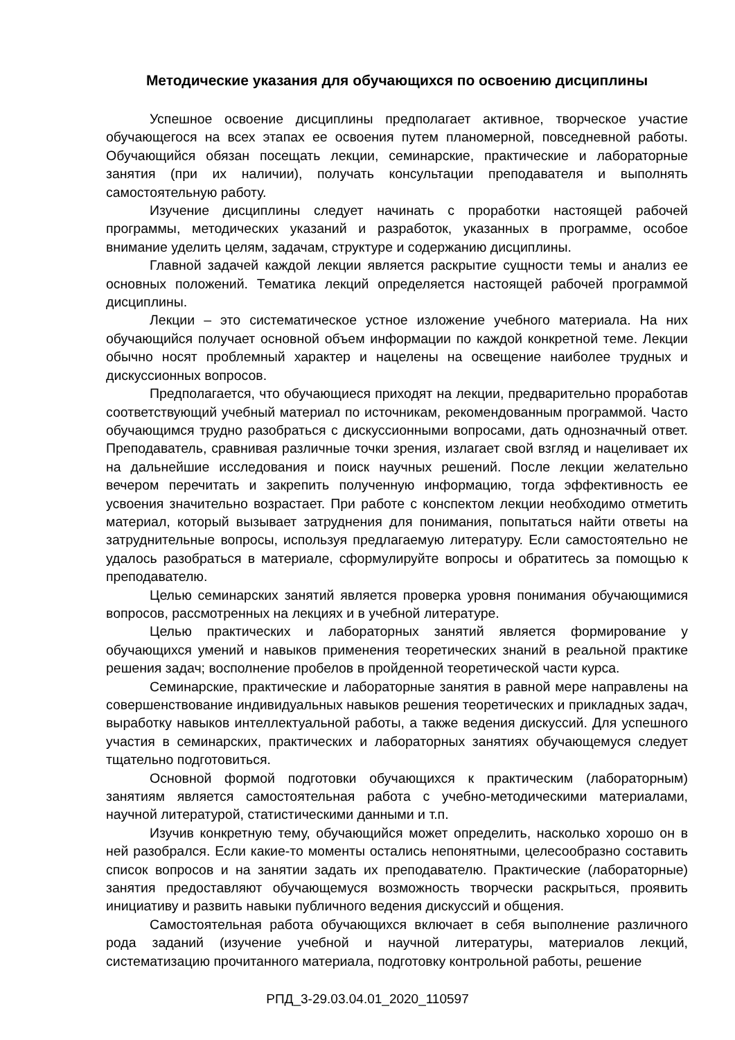Методические указания для обучающихся по освоению дисциплины
Успешное освоение дисциплины предполагает активное, творческое участие обучающегося на всех этапах ее освоения путем планомерной, повседневной работы. Обучающийся обязан посещать лекции, семинарские, практические и лабораторные занятия (при их наличии), получать консультации преподавателя и выполнять самостоятельную работу.
Изучение дисциплины следует начинать с проработки настоящей рабочей программы, методических указаний и разработок, указанных в программе, особое внимание уделить целям, задачам, структуре и содержанию дисциплины.
Главной задачей каждой лекции является раскрытие сущности темы и анализ ее основных положений. Тематика лекций определяется настоящей рабочей программой дисциплины.
Лекции – это систематическое устное изложение учебного материала. На них обучающийся получает основной объем информации по каждой конкретной теме. Лекции обычно носят проблемный характер и нацелены на освещение наиболее трудных и дискуссионных вопросов.
Предполагается, что обучающиеся приходят на лекции, предварительно проработав соответствующий учебный материал по источникам, рекомендованным программой. Часто обучающимся трудно разобраться с дискуссионными вопросами, дать однозначный ответ. Преподаватель, сравнивая различные точки зрения, излагает свой взгляд и нацеливает их на дальнейшие исследования и поиск научных решений. После лекции желательно вечером перечитать и закрепить полученную информацию, тогда эффективность ее усвоения значительно возрастает. При работе с конспектом лекции необходимо отметить материал, который вызывает затруднения для понимания, попытаться найти ответы на затруднительные вопросы, используя предлагаемую литературу. Если самостоятельно не удалось разобраться в материале, сформулируйте вопросы и обратитесь за помощью к преподавателю.
Целью семинарских занятий является проверка уровня понимания обучающимися вопросов, рассмотренных на лекциях и в учебной литературе.
Целью практических и лабораторных занятий является формирование у обучающихся умений и навыков применения теоретических знаний в реальной практике решения задач; восполнение пробелов в пройденной теоретической части курса.
Семинарские, практические и лабораторные занятия в равной мере направлены на совершенствование индивидуальных навыков решения теоретических и прикладных задач, выработку навыков интеллектуальной работы, а также ведения дискуссий. Для успешного участия в семинарских, практических и лабораторных занятиях обучающемуся следует тщательно подготовиться.
Основной формой подготовки обучающихся к практическим (лабораторным) занятиям является самостоятельная работа с учебно-методическими материалами, научной литературой, статистическими данными и т.п.
Изучив конкретную тему, обучающийся может определить, насколько хорошо он в ней разобрался. Если какие-то моменты остались непонятными, целесообразно составить список вопросов и на занятии задать их преподавателю. Практические (лабораторные) занятия предоставляют обучающемуся возможность творчески раскрыться, проявить инициативу и развить навыки публичного ведения дискуссий и общения.
Самостоятельная работа обучающихся включает в себя выполнение различного рода заданий (изучение учебной и научной литературы, материалов лекций, систематизацию прочитанного материала, подготовку контрольной работы, решение
РПД_3-29.03.04.01_2020_110597